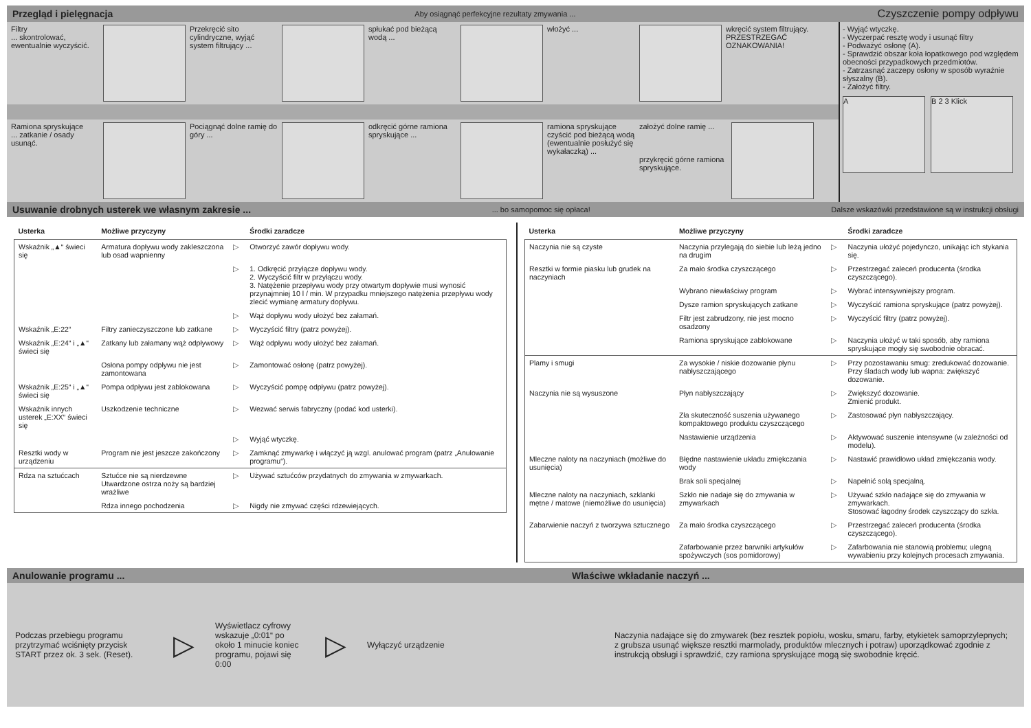Przegląd i pielęgnacja Aby osiągnąć perfekcyjne rezultaty zmywania ... Czyszczenie pompy odpływu
Filtry
... skontrolować, ewentualnie wyczyścić.
Przekręcić sito cylindryczne, wyjąć system filtrujący ...
spłukać pod bieżącą wodą ...
włożyć ... wkręcić system filtrujący. PRZESTRZEGAĆ OZNAKOWANIA!
Ramiona spryskujące
... zatkanie / osady usunąć.
Pociągnąć dolne ramię do góry ...
odkręcić górne ramiona spryskujące ...
ramiona spryskujące czyścić pod bieżącą wodą (ewentualnie posłużyć się wykałaczką) ...
założyć dolne ramię ...
przykręcić górne ramiona spryskujące.
- Wyjąć wtyczkę.
- Wyczerpać resztę wody i usunąć filtry
- Podważyć osłonę (A).
- Sprawdzić obszar koła łopatkowego pod względem obecności przypadkowych przedmiotów.
- Zatrzasnąć zaczepy osłony w sposób wyraźnie słyszalny (B).
- Założyć filtry.
A B 2 3 Klick
Usuwanie drobnych usterek we własnym zakresie ...... bo samopomoc się opłaca! Dalsze wskazówki przedstawione są w instrukcji obsługi
| Usterka | Możliwe przyczyny | | Środki zaradcze |
| --- | --- | --- | --- |
| Wskaźnik „▲“ świeci się | Armatura dopływu wody zakleszczona lub osad wapnienny | ▷ | Otworzyć zawór dopływu wody. |
| | | ▷ | 1. Odkręcić przyłącze dopływu wody. 2. Wyczyścić filtr w przyłączu wody. 3. Natężenie przepływu wody przy otwartym dopływie musi wynosić przynajmniej 10 l / min. W przypadku mniejszego natężenia przepływu wody zlecić wymianę armatury dopływu. |
| | | ▷ | Wąż dopływu wody ułożyć bez załamań. |
| Wskaźnik „E:22“ | Filtry zanieczyszczone lub zatkane | ▷ | Wyczyścić filtry (patrz powyżej). |
| Wskaźnik „E:24“ i „▲“ świeci się | Zatkany lub załamany wąż odpływowy | ▷ | Wąż odpływu wody ułożyć bez załamań. |
| | Osłona pompy odpływu nie jest zamontowana | ▷ | Zamontować osłonę (patrz powyżej). |
| Wskaźnik „E:25“ i „▲“ świeci się | Pompa odpływu jest zablokowana | ▷ | Wyczyścić pompę odpływu (patrz powyżej). |
| Wskaźnik innych usterek „E:XX“ świeci się | Uszkodzenie techniczne | ▷ | Wezwać serwis fabryczny (podać kod usterki). |
| | | ▷ | Wyjąć wtyczkę. |
| Resztki wody w urządzeniu | Program nie jest jeszcze zakończony | ▷ | Zamknąć zmywarkę i włączyć ją wzgl. anulować program (patrz „Anulowanie programu“). |
| Rdza na sztućcach | Sztućce nie są nierdzewne Utwardzone ostrza noży są bardziej wrażliwe | ▷ | Używać sztućców przydatnych do zmywania w zmywarkach. |
| | Rdza innego pochodzenia | ▷ | Nigdy nie zmywać części rdzewiejących. |
| Usterka | Możliwe przyczyny | | Środki zaradcze |
| --- | --- | --- | --- |
| Naczynia nie są czyste | Naczynia przylegają do siebie lub leżą jedno na drugim | ▷ | Naczynia ułożyć pojedynczo, unikając ich stykania się. |
| Resztki w formie piasku lub grudek na naczyniach | Za mało środka czyszczącego | ▷ | Przestrzegać zaleceń producenta (środka czyszczącego). |
| | Wybrano niewłaściwy program | ▷ | Wybrać intensywniejszy program. |
| | Dysze ramion spryskujących zatkane | ▷ | Wyczyścić ramiona spryskujące (patrz powyżej). |
| | Filtr jest zabrudzony, nie jest mocno osadzony | ▷ | Wyczyścić filtry (patrz powyżej). |
| | Ramiona spryskujące zablokowane | ▷ | Naczynia ułożyć w taki sposób, aby ramiona spryskujące mogły się swobodnie obracać. |
| Plamy i smugi | Za wysokie / niskie dozowanie płynu nabłyszczającego | ▷ | Przy pozostawaniu smug: zredukować dozowanie. Przy śladach wody lub wapna: zwiększyć dozowanie. |
| Naczynia nie są wysuszone | Płyn nabłyszczający | ▷ | Zwiększyć dozowanie. Zmienić produkt. |
| | Zła skuteczność suszenia używanego kompaktowego produktu czyszczącego | ▷ | Zastosować płyn nabłyszczający. |
| | Nastawienie urządzenia | ▷ | Aktywować suszenie intensywne (w zależności od modelu). |
| Mleczne naloty na naczyniach (możliwe do usunięcia) | Błędne nastawienie układu zmiękczania wody | ▷ | Nastawić prawidłowo układ zmiękczania wody. |
| | Brak soli specjalnej | ▷ | Napełnić solą specjalną. |
| Mleczne naloty na naczyniach, szklanki mętne / matowe (niemożliwe do usunięcia) | Szkło nie nadaje się do zmywania w zmywarkach | ▷ | Używać szkło nadające się do zmywania w zmywarkach. Stosować łagodny środek czyszczący do szkła. |
| Zabarwienie naczyń z tworzywa sztucznego | Za mało środka czyszczącego | ▷ | Przestrzegać zaleceń producenta (środka czyszczącego). |
| | Zafarbowanie przez barwniki artykułów spożywczych (sos pomidorowy) | ▷ | Zafarbowania nie stanowią problemu; ulegną wywabieniu przy kolejnych procesach zmywania. |
Anulowanie programu ... Właściwe wkładanie naczyń ...
Podczas przebiegu programu przytrzymać wciśnięty przycisk START przez ok. 3 sek. (Reset).
▷
Wyświetlacz cyfrowy wskazuje „0:01“ po około 1 minucie koniec programu, pojawi się 0:00
▷
Wyłączyć urządzenie
Naczynia nadające się do zmywarek (bez resztek popiołu, wosku, smaru, farby, etykietek samoprzylepnych; z grubsza usunąć większe resztki marmolady, produktów mlecznych i potraw) uporządkować zgodnie z instrukcją obsługi i sprawdzić, czy ramiona spryskujące mogą się swobodnie kręcić.